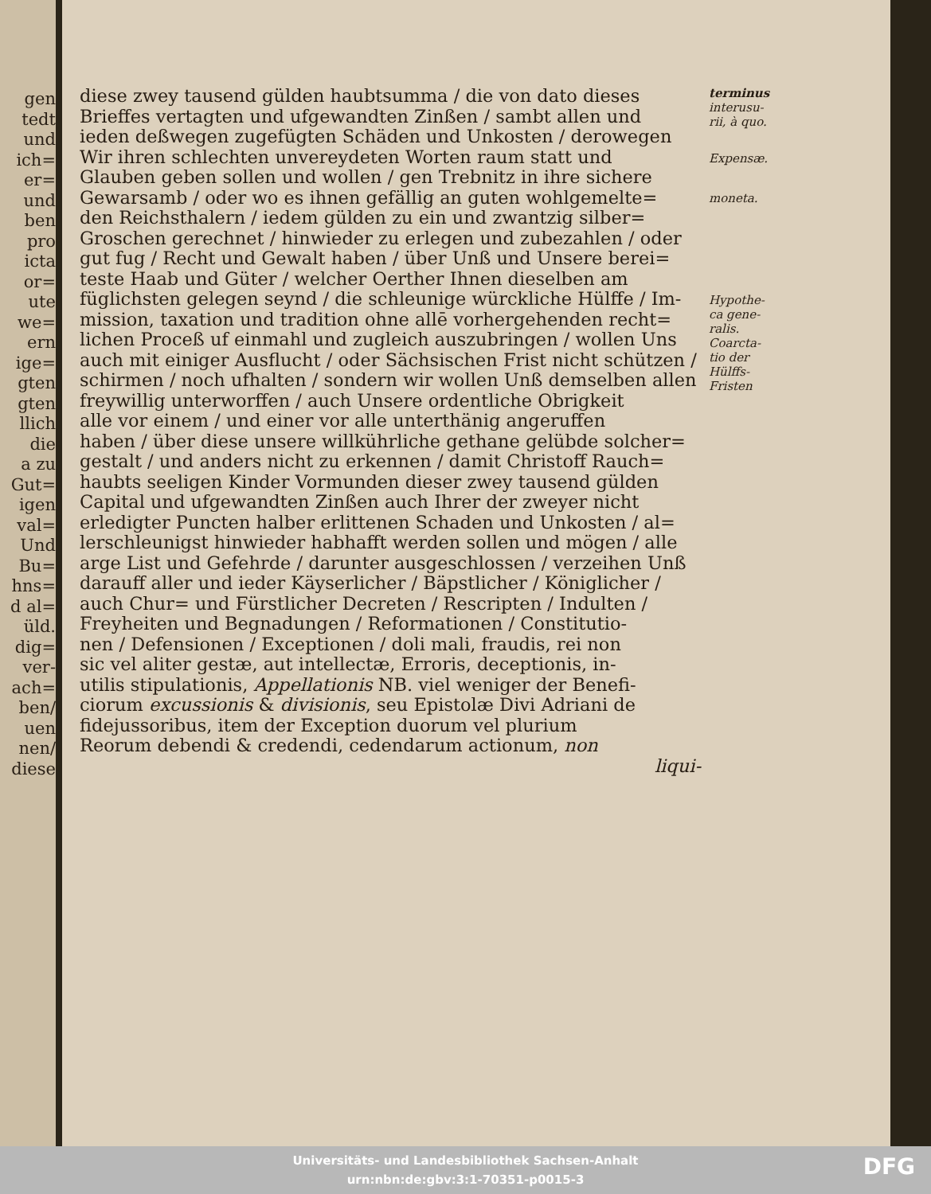gen
tedt
und
ich=
er=
und
ben
pro
icta
or=
ute
we=
ern
ige=
gten
gten
llich
die
a zu
Gut=
igen
val=
Und
Bu=
hns=
d al=
üld.
dig=
ver-
ach=
ben/
uen
nen/
diese
diese zwey tausend gülden haubtsumma / die von dato dieses
Brieffes vertagten und ufgewandten Zinßen / sambt allen und
ieden deßwegen zugefügten Schäden und Unkosten / derowegen
Wir ihren schlechten unvereydeten Worten raum statt und
Glauben geben sollen und wollen / gen Trebnitz in ihre sichere
Gewarsamb / oder wo es ihnen gefällig an guten wohlgemelte=
den Reichsthalern / iedem gülden zu ein und zwantzig silber=
Groschen gerechnet / hinwieder zu erlegen und zubezahlen / oder
gut fug / Recht und Gewalt haben / über Unß und Unsere berei=
teste Haab und Güter / welcher Oerther Ihnen dieselben am
füglichsten gelegen seynd / die schleunige würckliche Hülffe / Im-
mission, taxation und tradition ohne allē vorhergehenden recht=
lichen Proceß uf einmahl und zugleich auszubringen / wollen Uns
auch mit einiger Ausflucht / oder Sächsischen Frist nicht schützen /
schirmen / noch ufhalten / sondern wir wollen Unß demselben allen
freywillig unterworffen / auch Unsere ordentliche Obrigkeit
alle vor einem / und einer vor alle unterthänig angeruffen
haben / über diese unsere willkührliche gethane gelübde solcher=
gestalt / und anders nicht zu erkennen / damit Christoff Rauch=
haubts seeligen Kinder Vormunden dieser zwey tausend gülden
Capital und ufgewandten Zinßen auch Ihrer der zweyer nicht
erledigter Puncten halber erlittenen Schaden und Unkosten / al=
lerschleunigst hinwieder habhafft werden sollen und mögen / alle
arge List und Gefehrde / darunter ausgeschlossen / verzeihen Unß
darauff aller und ieder Käyserlicher / Bäpstlicher / Königlicher /
auch Chur= und Fürstlicher Decreten / Rescripten / Indulten /
Freyheiten und Begnadungen / Reformationen / Constitutio-
nen / Defensionen / Exceptionen / doli mali, fraudis, rei non
sic vel aliter gestæ, aut intellectæ, Erroris, deceptionis, in-
utilis stipulationis, Appellationis NB. viel weniger der Benefi-
ciorum excussionis & divisionis, seu Epistolæ Divi Adriani de
fidejussoribus, item der Exception duorum vel plurium
Reorum debendi & credendi, cedendarum actionum, non
liqui-
terminus
interusu-
rii, à quo.
Expensæ.
moneta.
Hypothe-
ca gene-
ralis.
Coarcta-
tio der
Hülffs-
Fristen
Universitäts- und Landesbibliothek Sachsen-Anhalt
urn:nbn:de:gbv:3:1-70351-p0015-3
DFG